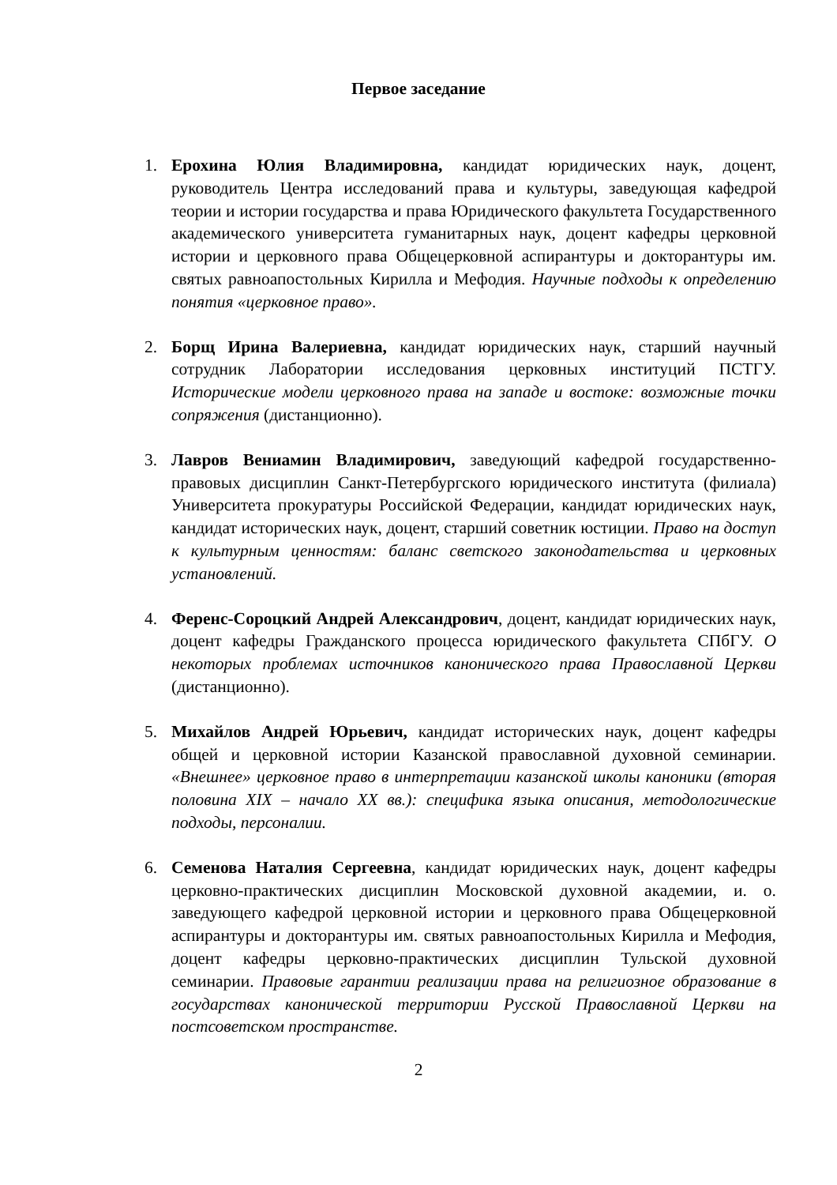Первое заседание
1. Ерохина Юлия Владимировна, кандидат юридических наук, доцент, руководитель Центра исследований права и культуры, заведующая кафедрой теории и истории государства и права Юридического факультета Государственного академического университета гуманитарных наук, доцент кафедры церковной истории и церковного права Общецерковной аспирантуры и докторантуры им. святых равноапостольных Кирилла и Мефодия. Научные подходы к определению понятия «церковное право».
2. Борщ Ирина Валериевна, кандидат юридических наук, старший научный сотрудник Лаборатории исследования церковных институций ПСТГУ. Исторические модели церковного права на западе и востоке: возможные точки сопряжения (дистанционно).
3. Лавров Вениамин Владимирович, заведующий кафедрой государственно-правовых дисциплин Санкт-Петербургского юридического института (филиала) Университета прокуратуры Российской Федерации, кандидат юридических наук, кандидат исторических наук, доцент, старший советник юстиции. Право на доступ к культурным ценностям: баланс светского законодательства и церковных установлений.
4. Ференс-Сороцкий Андрей Александрович, доцент, кандидат юридических наук, доцент кафедры Гражданского процесса юридического факультета СПбГУ. О некоторых проблемах источников канонического права Православной Церкви (дистанционно).
5. Михайлов Андрей Юрьевич, кандидат исторических наук, доцент кафедры общей и церковной истории Казанской православной духовной семинарии. «Внешнее» церковное право в интерпретации казанской школы каноники (вторая половина XIX – начало XX вв.): специфика языка описания, методологические подходы, персоналии.
6. Семенова Наталия Сергеевна, кандидат юридических наук, доцент кафедры церковно-практических дисциплин Московской духовной академии, и. о. заведующего кафедрой церковной истории и церковного права Общецерковной аспирантуры и докторантуры им. святых равноапостольных Кирилла и Мефодия, доцент кафедры церковно-практических дисциплин Тульской духовной семинарии. Правовые гарантии реализации права на религиозное образование в государствах канонической территории Русской Православной Церкви на постсоветском пространстве.
2